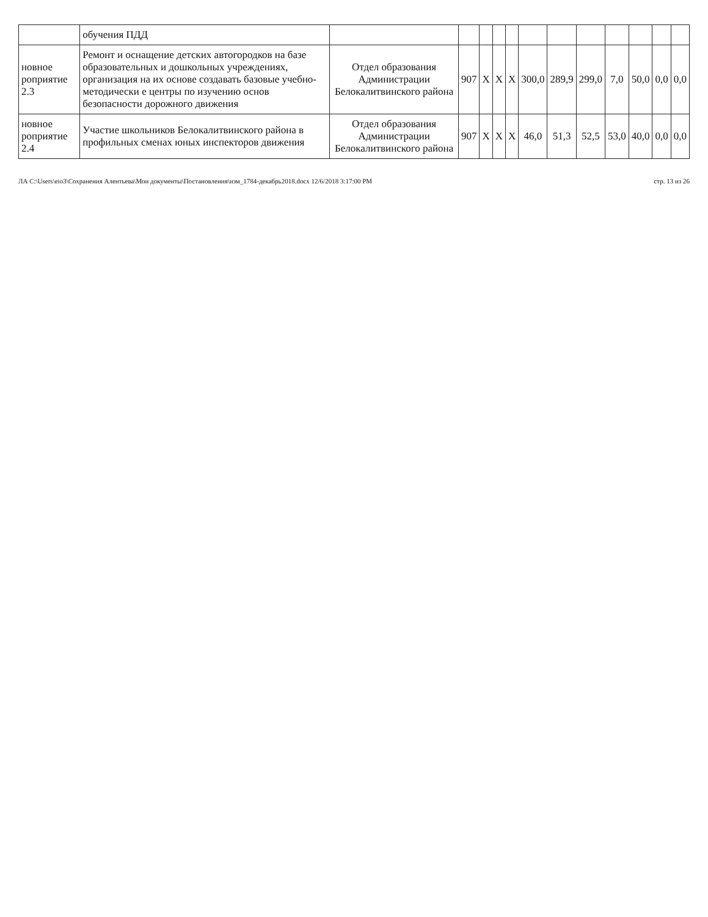| | обучения ПДД | | | | | | | | | | | | |
| новное роприятие 2.3 | Ремонт и оснащение детских автогородков на базе образова­тельных и дошкольных учрежде­ниях, организация на их основе создавать базовые учебно-методически е центры по изучению основ безопасности дорожного движения | Отдел образования Администрации Белокалитвинского района | 907 | X | X | X | 300,0 | 289,9 | 299,0 | 7,0 | 50,0 | 0,0 | 0,0 |
| новное роприятие 2.4 | Участие школьников Белокалит­винского района в профильных сменах юных инспекторов движения | Отдел образования Администрации Белокалитвинского района | 907 | X | X | X | 46,0 | 51,3 | 52,5 | 53,0 | 40,0 | 0,0 | 0,0 |
ЛА C:\Users\eio3\Сохранения Алентьева\Мои документы\Постановления\изм_1784-декабрь2018.docx 12/6/2018 3:17:00 PM стр. 13 из 26